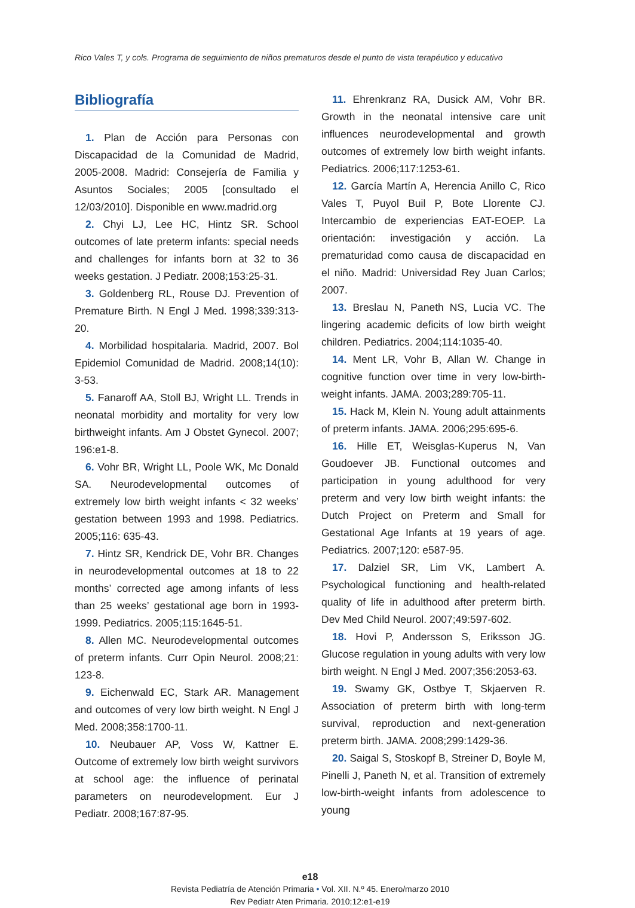Rico Vales T, y cols. Programa de seguimiento de niños prematuros desde el punto de vista terapéutico y educativo
Bibliografía
1. Plan de Acción para Personas con Discapacidad de la Comunidad de Madrid, 2005-2008. Madrid: Consejería de Familia y Asuntos Sociales; 2005 [consultado el 12/03/2010]. Disponible en www.madrid.org
2. Chyi LJ, Lee HC, Hintz SR. School outcomes of late preterm infants: special needs and challenges for infants born at 32 to 36 weeks gestation. J Pediatr. 2008;153:25-31.
3. Goldenberg RL, Rouse DJ. Prevention of Premature Birth. N Engl J Med. 1998;339:313-20.
4. Morbilidad hospitalaria. Madrid, 2007. Bol Epidemiol Comunidad de Madrid. 2008;14(10): 3-53.
5. Fanaroff AA, Stoll BJ, Wright LL. Trends in neonatal morbidity and mortality for very low birthweight infants. Am J Obstet Gynecol. 2007; 196:e1-8.
6. Vohr BR, Wright LL, Poole WK, Mc Donald SA. Neurodevelopmental outcomes of extremely low birth weight infants < 32 weeks’ gestation between 1993 and 1998. Pediatrics. 2005;116: 635-43.
7. Hintz SR, Kendrick DE, Vohr BR. Changes in neurodevelopmental outcomes at 18 to 22 months’ corrected age among infants of less than 25 weeks’ gestational age born in 1993-1999. Pediatrics. 2005;115:1645-51.
8. Allen MC. Neurodevelopmental outcomes of preterm infants. Curr Opin Neurol. 2008;21: 123-8.
9. Eichenwald EC, Stark AR. Management and outcomes of very low birth weight. N Engl J Med. 2008;358:1700-11.
10. Neubauer AP, Voss W, Kattner E. Outcome of extremely low birth weight survivors at school age: the influence of perinatal parameters on neurodevelopment. Eur J Pediatr. 2008;167:87-95.
11. Ehrenkranz RA, Dusick AM, Vohr BR. Growth in the neonatal intensive care unit influences neurodevelopmental and growth outcomes of extremely low birth weight infants. Pediatrics. 2006;117:1253-61.
12. García Martín A, Herencia Anillo C, Rico Vales T, Puyol Buil P, Bote Llorente CJ. Intercambio de experiencias EAT-EOEP. La orientación: investigación y acción. La prematuridad como causa de discapacidad en el niño. Madrid: Universidad Rey Juan Carlos; 2007.
13. Breslau N, Paneth NS, Lucia VC. The lingering academic deficits of low birth weight children. Pediatrics. 2004;114:1035-40.
14. Ment LR, Vohr B, Allan W. Change in cognitive function over time in very low-birth-weight infants. JAMA. 2003;289:705-11.
15. Hack M, Klein N. Young adult attainments of preterm infants. JAMA. 2006;295:695-6.
16. Hille ET, Weisglas-Kuperus N, Van Goudoever JB. Functional outcomes and participation in young adulthood for very preterm and very low birth weight infants: the Dutch Project on Preterm and Small for Gestational Age Infants at 19 years of age. Pediatrics. 2007;120: e587-95.
17. Dalziel SR, Lim VK, Lambert A. Psychological functioning and health-related quality of life in adulthood after preterm birth. Dev Med Child Neurol. 2007;49:597-602.
18. Hovi P, Andersson S, Eriksson JG. Glucose regulation in young adults with very low birth weight. N Engl J Med. 2007;356:2053-63.
19. Swamy GK, Ostbye T, Skjaerven R. Association of preterm birth with long-term survival, reproduction and next-generation preterm birth. JAMA. 2008;299:1429-36.
20. Saigal S, Stoskopf B, Streiner D, Boyle M, Pinelli J, Paneth N, et al. Transition of extremely low-birth-weight infants from adolescence to young
e18
Revista Pediatría de Atención Primaria • Vol. XII. N.º 45. Enero/marzo 2010
Rev Pediatr Aten Primaria. 2010;12:e1-e19